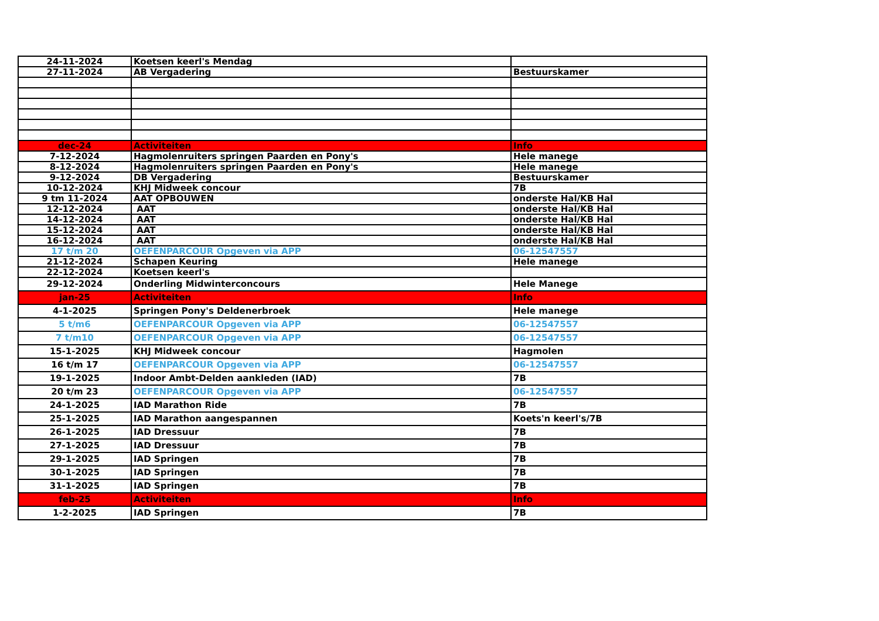| 24-11-2024 | Koetsen keerl's Mendag | |
| 27-11-2024 | AB Vergadering | Bestuurskamer |
| dec-24 | Activiteiten | Info |
| 7-12-2024 | Hagmolenruiters springen Paarden en Pony's | Hele manege |
| 8-12-2024 | Hagmolenruiters springen Paarden en Pony's | Hele manege |
| 9-12-2024 | DB Vergadering | Bestuurskamer |
| 10-12-2024 | KHJ Midweek concour | 7B |
| 9 tm 11-2024 | AAT OPBOUWEN | onderste Hal/KB Hal |
| 12-12-2024 | AAT | onderste Hal/KB Hal |
| 14-12-2024 | AAT | onderste Hal/KB Hal |
| 15-12-2024 | AAT | onderste Hal/KB Hal |
| 16-12-2024 | AAT | onderste Hal/KB Hal |
| 17 t/m 20 | OEFENPARCOUR Opgeven via APP | 06-12547557 |
| 21-12-2024 | Schapen Keuring | Hele manege |
| 22-12-2024 | Koetsen keerl's | |
| 29-12-2024 | Onderling Midwinterconcours | Hele Manege |
| jan-25 | Activiteiten | Info |
| 4-1-2025 | Springen Pony's Deldenerbroek | Hele manege |
| 5 t/m6 | OEFENPARCOUR Opgeven via APP | 06-12547557 |
| 7 t/m10 | OEFENPARCOUR Opgeven via APP | 06-12547557 |
| 15-1-2025 | KHJ Midweek concour | Hagmolen |
| 16 t/m 17 | OEFENPARCOUR Opgeven via APP | 06-12547557 |
| 19-1-2025 | Indoor Ambt-Delden aankleden (IAD) | 7B |
| 20 t/m 23 | OEFENPARCOUR Opgeven via APP | 06-12547557 |
| 24-1-2025 | IAD Marathon Ride | 7B |
| 25-1-2025 | IAD Marathon aangespannen | Koets'n keerl's/7B |
| 26-1-2025 | IAD Dressuur | 7B |
| 27-1-2025 | IAD Dressuur | 7B |
| 29-1-2025 | IAD Springen | 7B |
| 30-1-2025 | IAD Springen | 7B |
| 31-1-2025 | IAD Springen | 7B |
| feb-25 | Activiteiten | Info |
| 1-2-2025 | IAD Springen | 7B |